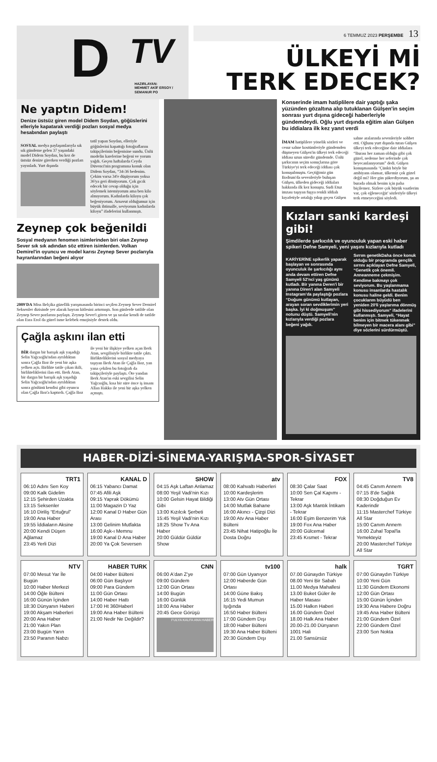D
TV
HAZIRLAYAN:
MEHMET AKİF ERSOY / SEMANUR PO
6 TEMMUZ 2023 PERŞEMBE 13
ÜLKEYİ Mİ
TERK EDECEK?
Ne yaptın Didem!
Denize üstsüz giren model Didem Soydan, göğüslerini elleriyle kapatarak verdiği pozları sosyal medya hesabından paylaştı
SOSYAL medya paylaşımlarıyla sık sık gündeme gelen 37 yaşındaki model Didem Soydan, bu kez de üstsüz denize girerken verdiği pozları yayınladı. Yurt dışında
tatil yapan Soydan, elleriyle göğüslerini kapattığı fotoğraflarını takipçilerinin beğenisine sundu. Ünlü modelin karelerine beğeni ve yorum yağdı. Geçen haftalarda Ceyda Düvenci'nin programına konuk olan Didem Soydan, “34-36 bedenim. Çekim varsa 34'e düşüyorum yoksa 36'ya geri dönüyorum. Çok gıcık edecek bir cevap olduğu için söylemek istemiyorum ama ben kilo almıyorum. Kadınlarda kiloyu çok beğeniyorum. Arnavut olduğumuz için büyük ihtimalle, seviyorum kadınlarda kiloyu” ifadelerini kullanmıştı.
Zeynep çok beğenildi
Sosyal medyanın fenomen isimlerinden biri olan Zeynep Sever sık sık adından söz ettiren isimlerden. Volkan Demirel'in oyuncu ve model karısı Zeynep Sever pozlarıyla hayranlarından beğeni alıyor
2009'DA Miss Belçika güzellik yarışmasında birinci seçilen Zeynep Sever Demirel Seksenler dizisinde yer alarak hayran kitlesini artırmıştı. Son günlerde tatilde olan Zeynep Sever pozlarını paylaştı. Zeynep Sever'i gören ve şu sıralar kendi de tatilde olan Esra Erol da güzel isme kelebek emojisiyle destek oldu.
Çağla aşkını ilan etti
BİR dargın bir barışık aşk yaşadığı Selin Yağcıoğlu'ndan ayrıldıktan sonra Çağla Boz ile yeni bir aşka yelken açtı. Birlikte tatile çıkan ikili, birlikteliklerini ilan etti. Berk Atan, bir dargın bir barışık aşk yaşadığı Selin Yağcıoğlu'ndan ayrıldıktan sonra gönlünü kendisi gibi oyuncu olan Çağla Boz'a kaptırdı. Çağla Boz ile yeni bir ilişkiye yelken açan Berk Atan, sevgilisiyle birlikte tatile çıktı. Birlikteliklerini sosyal medyaya taşıyan Berk Atan ile Çağla Boz, yan yana çekilen bu fotoğrafı da takipçileriyle paylaştı. Öte yandan Berk Atan'ın eski sevgilisi Selin Yağcıoğlu, kısa bir süre önce iş insanı Allan Hakko ile yeni bir aşka yelken açmıştı.
Konserinde imam hatiplilere dair yaptığı şaka yüzünden gözaltına alıp tutuklanan Gülşen'in seçim sonrası yurt dışına gideceği haberleriyle gündemdeydi. Oğlu yurt dışında eğitim alan Gülşen bu iddialara ilk kez yanıt verdi
İMAM hatiplilere yönelik sözleri ve cesur sahne kostümleriyle gündemden düşmeyen Gülşen'in ülkeyi terk edeceği iddiası uzun süredir gündemde. Ünlü şarkıcının seçim sonuçlarına göre Türkiye'yi terk edeceği iddiası çok konuşulmuştu. Geçtiğimiz gün Bodrum'da sevenleriyle buluşan Gülşen, ülkeden gideceği iddiaları hakkında ilk kez konuştu. Sudi Etuz imzası taşıyan fuşya renkli iddialı kıyafetiyle ortalığı yıkıp geçen Gülşen sahne aralarında sevenleriyle sohbet etti. Oğlunu yurt dışında tutan Gülşen ülkeyi terk edeceğine dair iddialara “Burası her zaman olduğu gibi çok güzel, nedense her seferinde çok heyecanlanıyorum” dedi. Gülşen konuşmasında ‘Çünkü böyle bir ambiyans olamaz, ülkemiz çok güzel değil mi? Her gün şükrediyorum, şu an burada olmak benim için paha biçilemez. Sizlere çok büyük vaatlerim var, çok eğleneceğiz' sözleriyle ülkeyi terk etmeyeceğini söyledi.
Kızları sanki kardeşi gibi!
Şimdilerde şarkıcılık ve oyunculuk yapan eski haber spikeri Defne Samyeli, yeni yaşını kızlarıyla kutladı
KARİYERİNE spikerlik yaparak başlayan ve sonrasında oyunculuk ile şarkıcılığı aynı anda devam ettiren Defne Samyeli 52'nci yaş gününü kutladı. Bir yanına Deren'i bir yanına Diren'i alan Samyeli Instagram'da paylaştığı pozlara “Doğum günümü kutlayan, arayan soran sevdiklerimin yeri başka. İyi ki doğmuşum” notunu düştü. Samyeli'nin kızlarıyla verdiği pozlara beğeni yağdı.
Sırrım genetik Daha önce konuk olduğu bir programda gençlik sırrını açıklayan Defne Samyeli, “Genetik çok önemli. Anneanneme çekmişim. Kendime bakmayı çok seviyorum. Bu yaşlanmama konusu insanlarda hastalık konusu haline geldi. Benim çocuklarım büyüdü ben yeniden 20'li yaşlarıma dönmüş gibi hissediyorum” ifadelerini kullanmıştı. Samyeli, “Hayat benim için bitmek tükenmek bilmeyen bir macera alanı gibi” diye sözlerini sürdürmüştü.
HABER-DİZİ-SİNEMA-YARIŞMA-SPOR-SİYASET
TRT1
06:10 Adını Sen Koy
09:00 Kalk Gidelim
12:15 Şehirden Uzakta
13:15 Seksenler
16:10 Diriliş “Ertuğrul”
19:00 Ana Haber
19:55 İddiaların Aksine
20:00 Kendi Düşen Ağlamaz
23:45 Yerli Dizi
KANAL D
06:15 Yabancı Damat
07:45 Afili Aşk
09:15 Yaprak Dökümü
11:00 Magazin D Yaz
12:00 Kanal D Haber Gün Arası
13:00 Gelinim Mutfakta
16:00 Aşk-ı Memnu
19:00 Kanal D Ana Haber
20:00 Ya Çok Seversen
SHOW
04:15 Aşk Laftan Anlamaz
08:00 Yeşil Vadi'nin Kızı
10:00 Gelsin Hayat Bildiği Gibi
13:00 Kızılcık Şerbeti
15:45 Yeşil Vadi'nin Kızı
18:25 Show Tv Ana Haber
20:00 Güldür Güldür Show
atv
08:00 Kahvaltı Haberleri
10:00 Kardeşlerim
13:00 Atv Gün Ortası
14:00 Mutfak Bahane
16:00 Akıncı - Çizgi Dizi
19:00 Atv Ana Haber Bülteni
23:45 Nihat Hatipoğlu İle Dosta Doğru
FOX
08:30 Çalar Saat
10:00 Sen Çal Kapımı - Tekrar
13:00 Aşk Mantık İntikam - Tekrar
16:00 Eşim Benzerim Yok
19:00 Fox Ana Haber
20:00 Gülcemal
23:45 Kısmet - Tekrar
TV8
04:45 Canım Annem
07:15 8'de Sağlık
08:30 Doğduğun Ev Kaderindir
11:15 Masterchef Türkiye All Star
15:00 Canım Annem
16:00 Zuhal Topal'la Yemekteyiz
20:00 Masterchef Türkiye All Star
NTV
07:00 Mesut Yar İle Bugün
10:00 Haber Merkezi
14:00 Öğle Bülteni
16:00 Günün İçinden
18:30 Dünyanın Haberi
19:00 Akşam Haberleri
20:00 Ana Haber
21:00 Yakın Plan
23:00 Bugün Yarın
23:50 Paranın Nabzı
HABER TURK
04:00 Haber Bülteni
06:00 Gün Başlıyor
09:00 Para Gündem
11:00 Gün Ortası
14:00 Haber Hattı
17:00 Ht 360Haberl
19:00 Ana Haber Bülteni
21:00 Nedir Ne Değildir?
CNN
06:00 A'dan Z'ye
09:00 Gündem
12:00 Gün Ortası
14:00 Bugün
16:00 Günlük
18:00 Ana Haber
20:45 Gece Görüşü
FULYA KALFA ANA HABER
tv100
07:00 Gün Uyanıyor
12:00 Haberde Gün Ortası
14:00 Güne Bakış
16:15 Yedi Mumun Işığında
16:50 Haber Bülteni
17:00 Gündem Dışı
18:00 Haber Bülteni
19:30 Ana Haber Bülteni
20:30 Gündem Dışı
halk
07.00 Günaydın Türkiye
08.00 Yeni Bir Sabah
11.00 Medya Mahallesi
13.00 Buket Güler ile Haber Masası
15.00 Halkın Haberi
16.00 Gündem Özel
18.00 Halk Ana Haber
20.00-21.00 Dünyanın 1001 Hali
21.00 Sansürsüz
TGRT
07:00 Günaydın Türkiye
10:00 Yeni Gün
11:30 Gündem Ekonomi
12:00 Gün Ortası
15:00 Günün İçinden
19:30 Ana Habere Doğru
19:45 Ana Haber Bülteni
21:00 Gündem Özel
22:00 Gündem Özel
23:00 Son Nokta